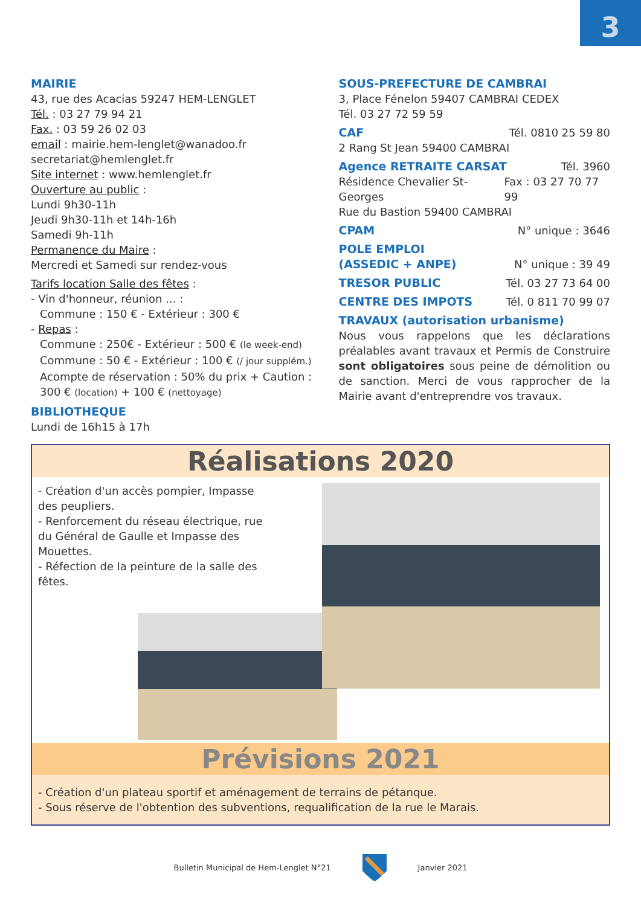3
MAIRIE
43, rue des Acacias 59247 HEM-LENGLET
Tél. : 03 27 79 94 21
Fax. : 03 59 26 02 03
email : mairie.hem-lenglet@wanadoo.fr
secretariat@hemlenglet.fr
Site internet : www.hemlenglet.fr
Ouverture au public :
Lundi 9h30-11h
Jeudi 9h30-11h et 14h-16h
Samedi 9h-11h
Permanence du Maire :
Mercredi et Samedi sur rendez-vous
Tarifs location Salle des fêtes :
- Vin d'honneur, réunion ... :
Commune : 150 € - Extérieur : 300 €
- Repas :
Commune : 250€ - Extérieur : 500 € (le week-end)
Commune : 50 € - Extérieur : 100 € (/ jour supplém.)
Acompte de réservation : 50% du prix + Caution : 300 € (location) + 100 € (nettoyage)
BIBLIOTHEQUE
Lundi de 16h15 à 17h
SOUS-PREFECTURE DE CAMBRAI
3, Place Fénelon 59407 CAMBRAI CEDEX
Tél. 03 27 72 59 59
CAF Tél. 0810 25 59 80
2 Rang St Jean 59400 CAMBRAI
Agence RETRAITE CARSAT Tél. 3960
Résidence Chevalier St-Georges Fax : 03 27 70 77 99
Rue du Bastion 59400 CAMBRAI
CPAM N° unique : 3646
POLE EMPLOI
(ASSEDIC + ANPE) N° unique : 39 49
TRESOR PUBLIC Tél. 03 27 73 64 00
CENTRE DES IMPOTS Tél. 0 811 70 99 07
TRAVAUX (autorisation urbanisme)
Nous vous rappelons que les déclarations préalables avant travaux et Permis de Construire sont obligatoires sous peine de démolition ou de sanction. Merci de vous rapprocher de la Mairie avant d'entreprendre vos travaux.
Réalisations 2020
- Création d'un accès pompier, Impasse des peupliers.
- Renforcement du réseau électrique, rue du Général de Gaulle et Impasse des Mouettes.
- Réfection de la peinture de la salle des fêtes.
Prévisions 2021
- Création d'un plateau sportif et aménagement de terrains de pétanque.
- Sous réserve de l'obtention des subventions, requalification de la rue le Marais.
Bulletin Municipal de Hem-Lenglet N°21 Janvier 2021